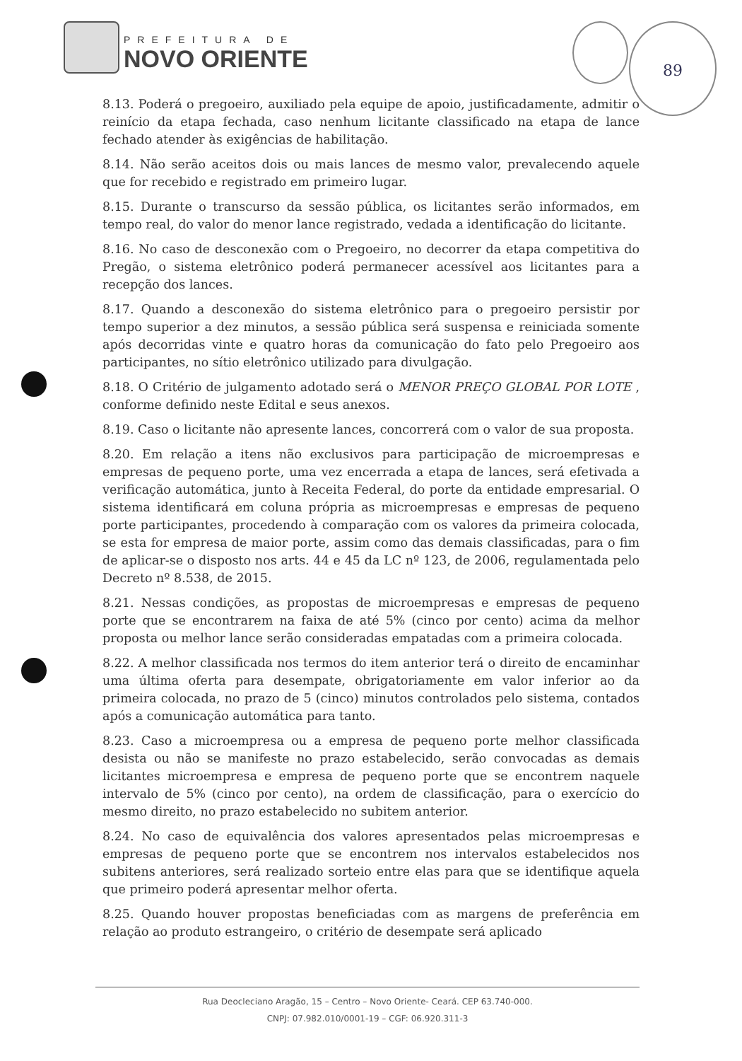PREFEITURA DE
NOVO ORIENTE
89
8.13. Poderá o pregoeiro, auxiliado pela equipe de apoio, justificadamente, admitir o reinício da etapa fechada, caso nenhum licitante classificado na etapa de lance fechado atender às exigências de habilitação.
8.14. Não serão aceitos dois ou mais lances de mesmo valor, prevalecendo aquele que for recebido e registrado em primeiro lugar.
8.15. Durante o transcurso da sessão pública, os licitantes serão informados, em tempo real, do valor do menor lance registrado, vedada a identificação do licitante.
8.16. No caso de desconexão com o Pregoeiro, no decorrer da etapa competitiva do Pregão, o sistema eletrônico poderá permanecer acessível aos licitantes para a recepção dos lances.
8.17. Quando a desconexão do sistema eletrônico para o pregoeiro persistir por tempo superior a dez minutos, a sessão pública será suspensa e reiniciada somente após decorridas vinte e quatro horas da comunicação do fato pelo Pregoeiro aos participantes, no sítio eletrônico utilizado para divulgação.
8.18. O Critério de julgamento adotado será o MENOR PREÇO GLOBAL POR LOTE , conforme definido neste Edital e seus anexos.
8.19. Caso o licitante não apresente lances, concorrerá com o valor de sua proposta.
8.20. Em relação a itens não exclusivos para participação de microempresas e empresas de pequeno porte, uma vez encerrada a etapa de lances, será efetivada a verificação automática, junto à Receita Federal, do porte da entidade empresarial. O sistema identificará em coluna própria as microempresas e empresas de pequeno porte participantes, procedendo à comparação com os valores da primeira colocada, se esta for empresa de maior porte, assim como das demais classificadas, para o fim de aplicar-se o disposto nos arts. 44 e 45 da LC nº 123, de 2006, regulamentada pelo Decreto nº 8.538, de 2015.
8.21. Nessas condições, as propostas de microempresas e empresas de pequeno porte que se encontrarem na faixa de até 5% (cinco por cento) acima da melhor proposta ou melhor lance serão consideradas empatadas com a primeira colocada.
8.22. A melhor classificada nos termos do item anterior terá o direito de encaminhar uma última oferta para desempate, obrigatoriamente em valor inferior ao da primeira colocada, no prazo de 5 (cinco) minutos controlados pelo sistema, contados após a comunicação automática para tanto.
8.23. Caso a microempresa ou a empresa de pequeno porte melhor classificada desista ou não se manifeste no prazo estabelecido, serão convocadas as demais licitantes microempresa e empresa de pequeno porte que se encontrem naquele intervalo de 5% (cinco por cento), na ordem de classificação, para o exercício do mesmo direito, no prazo estabelecido no subitem anterior.
8.24. No caso de equivalência dos valores apresentados pelas microempresas e empresas de pequeno porte que se encontrem nos intervalos estabelecidos nos subitens anteriores, será realizado sorteio entre elas para que se identifique aquela que primeiro poderá apresentar melhor oferta.
8.25. Quando houver propostas beneficiadas com as margens de preferência em relação ao produto estrangeiro, o critério de desempate será aplicado
Rua Deocleciano Aragão, 15 – Centro – Novo Oriente- Ceará. CEP 63.740-000.
CNPJ: 07.982.010/0001-19 – CGF: 06.920.311-3